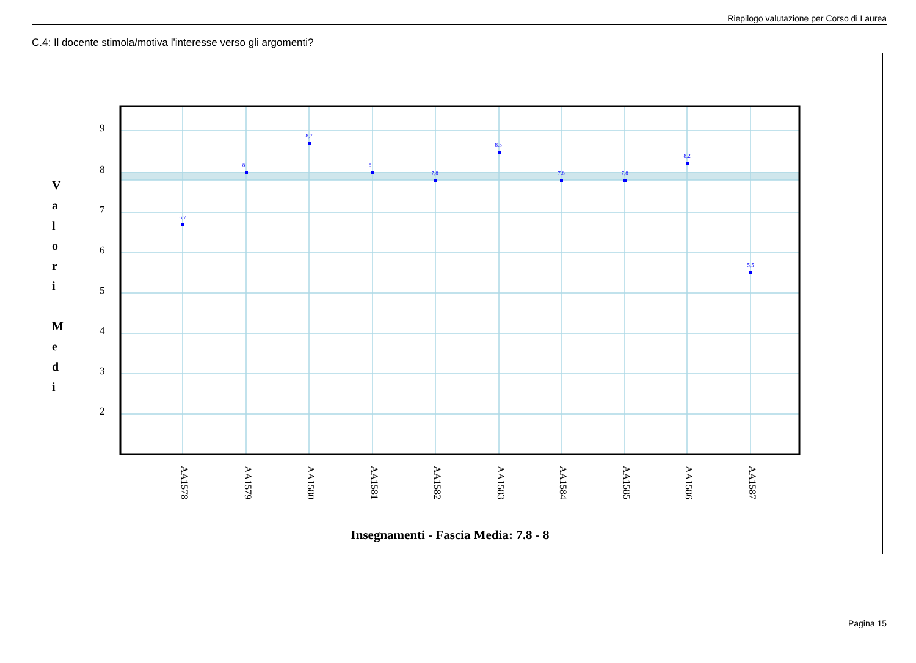Riepilogo valutazione per Corso di Laurea
C.4: Il docente stimola/motiva l'interesse verso gli argomenti?
6,7
8
8,7
8
7,8
8,5
7,8
7,8
8,2
5,5
9
8
7
6
5
4
3
2
V
a
l
o
r
i
M
e
d
i
AA1578
AA1579
AA1580
AA1581
AA1582
AA1583
AA1584
AA1585
AA1586
AA1587
Insegnamenti - Fascia Media: 7.8 - 8
Pagina 15